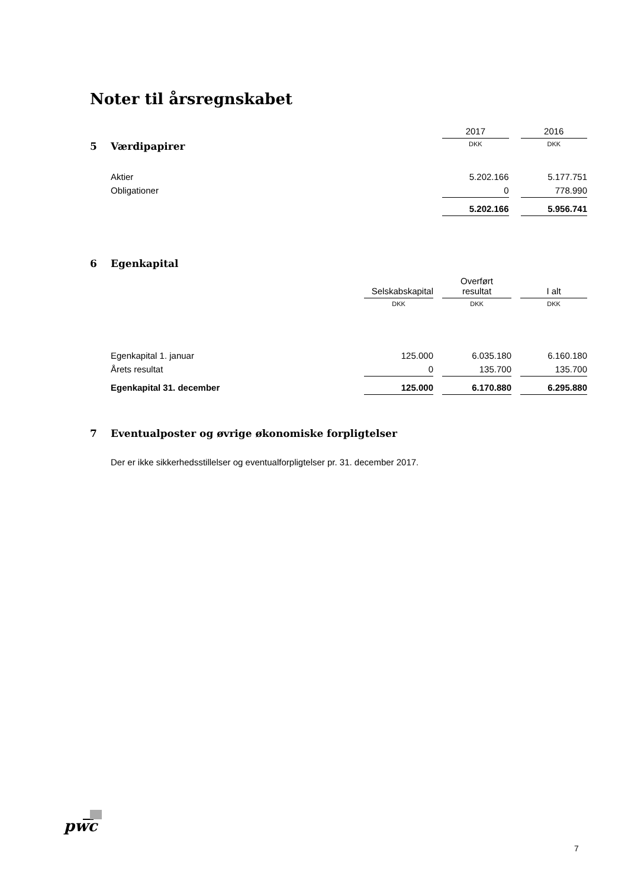Noter til årsregnskabet
| | 2017 | | 2016 |
| 5 Værdipapirer | DKK | | DKK |
| Aktier | 5.202.166 | | 5.177.751 |
| Obligationer | 0 | | 778.990 |
| | 5.202.166 | | 5.956.741 |
6 Egenkapital
| | Selskabskapital | | Overført resultat | | I alt |
| | DKK | | DKK | | DKK |
| Egenkapital 1. januar | 125.000 | | 6.035.180 | | 6.160.180 |
| Årets resultat | 0 | | 135.700 | | 135.700 |
| Egenkapital 31. december | 125.000 | | 6.170.880 | | 6.295.880 |
7 Eventualposter og øvrige økonomiske forpligtelser
Der er ikke sikkerhedsstillelser og eventualforpligtelser pr. 31. december 2017.
pwc
7